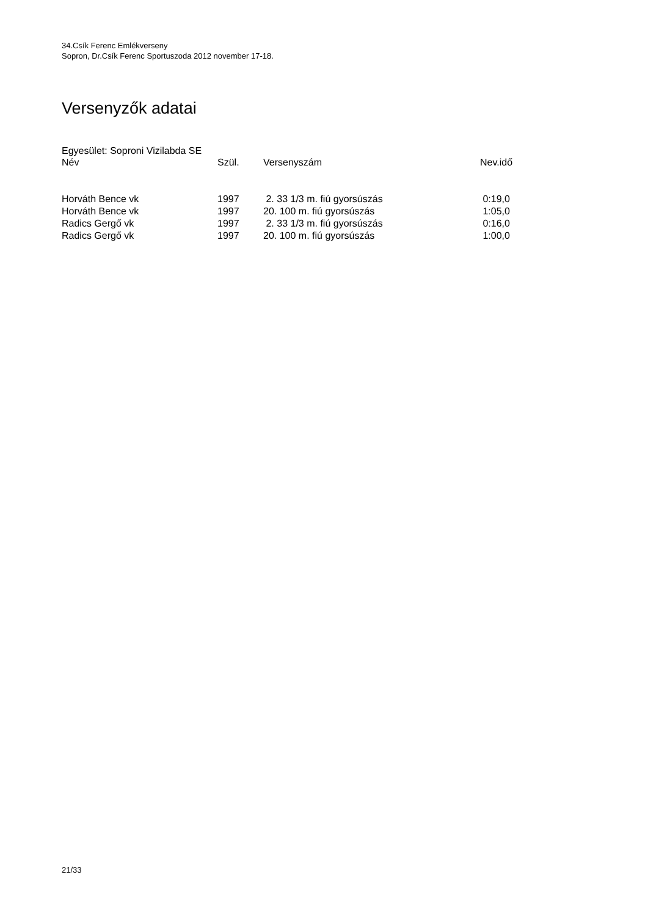34.Csík Ferenc Emlékverseny
Sopron, Dr.Csík Ferenc Sportuszoda 2012 november 17-18.
Versenyzők adatai
Egyesület: Soproni Vizilabda SE
| Név | Szül. | Versenyszám | Nev.idő |
| --- | --- | --- | --- |
| Horváth Bence vk | 1997 | 2. 33 1/3 m. fiú gyorsúszás | 0:19,0 |
| Horváth Bence vk | 1997 | 20. 100 m. fiú gyorsúszás | 1:05,0 |
| Radics Gergő vk | 1997 | 2. 33 1/3 m. fiú gyorsúszás | 0:16,0 |
| Radics Gergő vk | 1997 | 20. 100 m. fiú gyorsúszás | 1:00,0 |
21/33